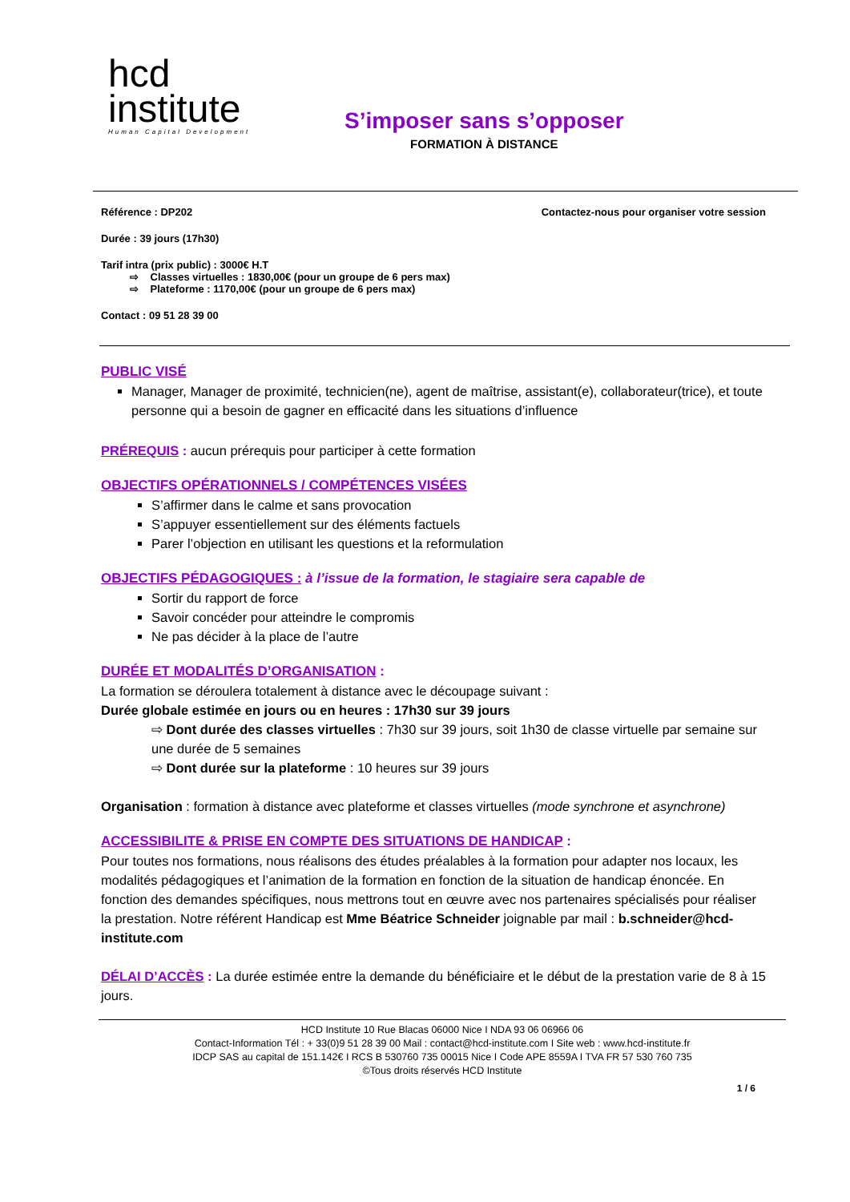hcd
institute
Human Capital Development
S’imposer sans s’opposer
FORMATION À DISTANCE
Référence : DP202 Contactez-nous pour organiser votre session
Durée : 39 jours (17h30)
Tarif intra (prix public) : 3000€ H.T
⇨ Classes virtuelles : 1830,00€ (pour un groupe de 6 pers max)
⇨ Plateforme : 1170,00€ (pour un groupe de 6 pers max)
Contact : 09 51 28 39 00
PUBLIC VISÉ
Manager, Manager de proximité, technicien(ne), agent de maîtrise, assistant(e), collaborateur(trice), et toute personne qui a besoin de gagner en efficacité dans les situations d’influence
PRÉREQUIS : aucun prérequis pour participer à cette formation
OBJECTIFS OPÉRATIONNELS / COMPÉTENCES VISÉES
S’affirmer dans le calme et sans provocation
S’appuyer essentiellement sur des éléments factuels
Parer l’objection en utilisant les questions et la reformulation
OBJECTIFS PÉDAGOGIQUES : à l’issue de la formation, le stagiaire sera capable de
Sortir du rapport de force
Savoir concéder pour atteindre le compromis
Ne pas décider à la place de l’autre
DURÉE ET MODALITÉS D’ORGANISATION :
La formation se déroulera totalement à distance avec le découpage suivant :
Durée globale estimée en jours ou en heures : 17h30 sur 39 jours
⇨ Dont durée des classes virtuelles : 7h30 sur 39 jours, soit 1h30 de classe virtuelle par semaine sur une durée de 5 semaines
⇨ Dont durée sur la plateforme : 10 heures sur 39 jours
Organisation : formation à distance avec plateforme et classes virtuelles (mode synchrone et asynchrone)
ACCESSIBILITE & PRISE EN COMPTE DES SITUATIONS DE HANDICAP :
Pour toutes nos formations, nous réalisons des études préalables à la formation pour adapter nos locaux, les modalités pédagogiques et l’animation de la formation en fonction de la situation de handicap énoncée. En fonction des demandes spécifiques, nous mettrons tout en œuvre avec nos partenaires spécialisés pour réaliser la prestation. Notre référent Handicap est Mme Béatrice Schneider joignable par mail : b.schneider@hcd-institute.com
DÉLAI D’ACCÈS : La durée estimée entre la demande du bénéficiaire et le début de la prestation varie de 8 à 15 jours.
HCD Institute 10 Rue Blacas 06000 Nice I NDA 93 06 06966 06
Contact-Information Tél : + 33(0)9 51 28 39 00 Mail : contact@hcd-institute.com I Site web : www.hcd-institute.fr
IDCP SAS au capital de 151.142€ I RCS B 530760 735 00015 Nice I Code APE 8559A I TVA FR 57 530 760 735
©Tous droits réservés HCD Institute
1 / 6